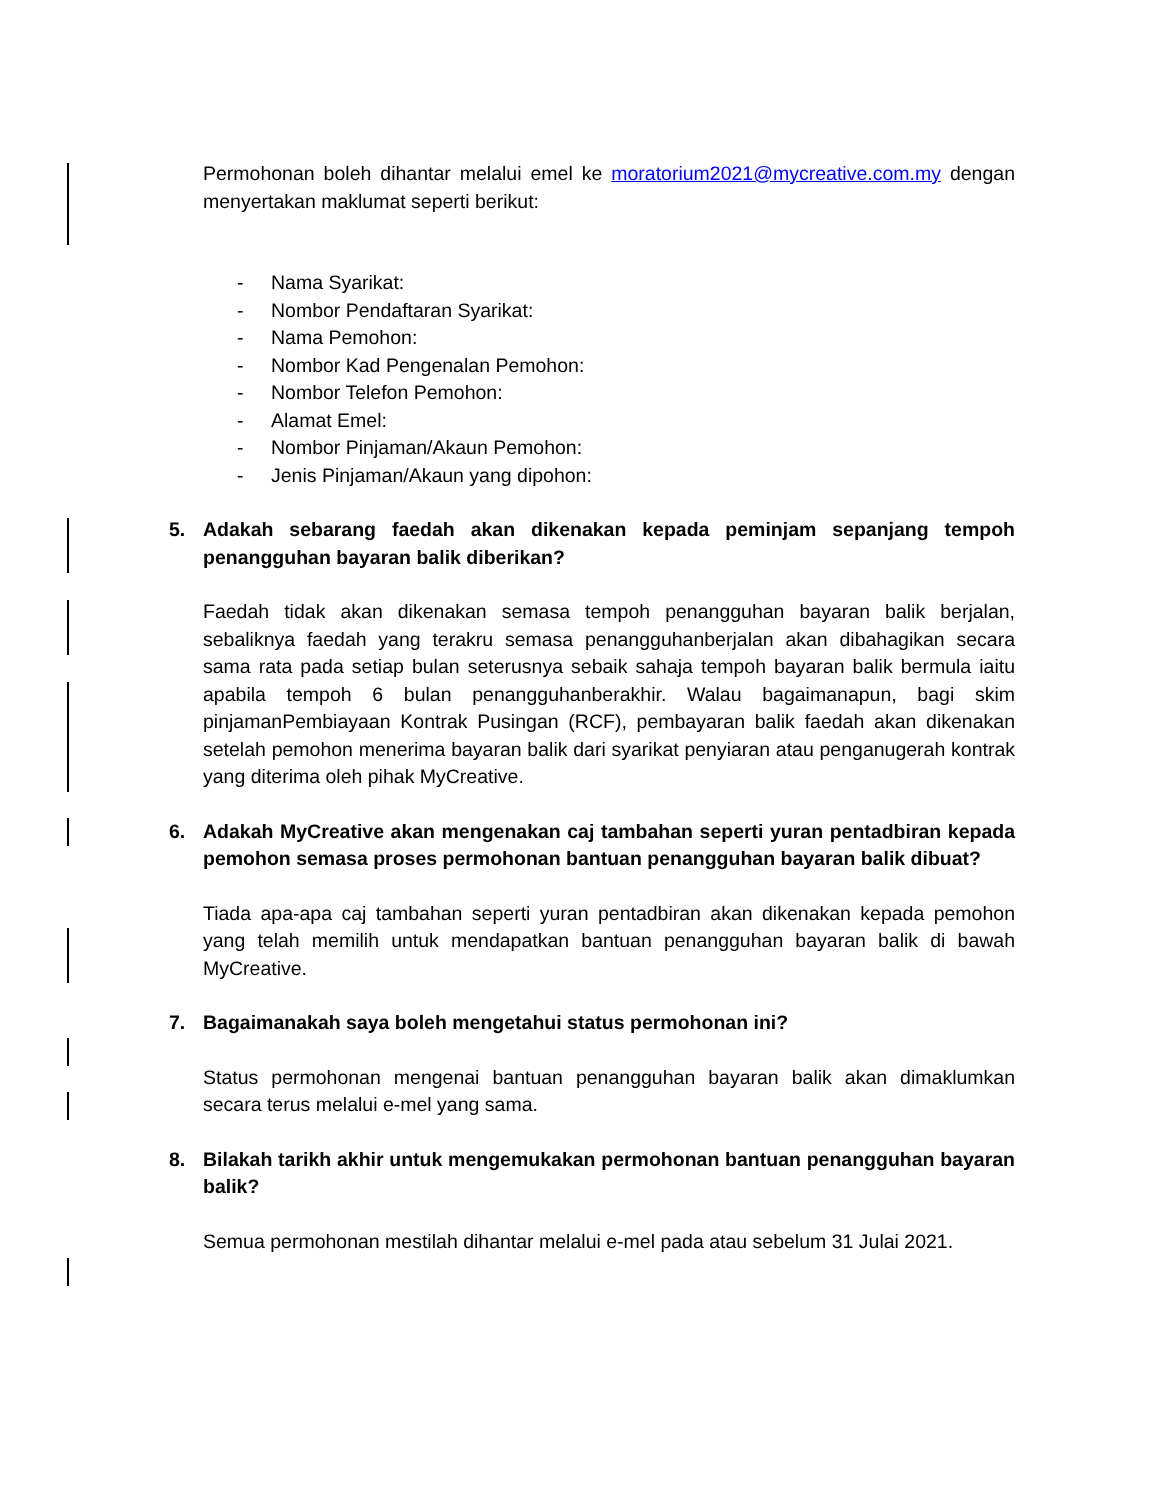Permohonan boleh dihantar melalui emel ke moratorium2021@mycreative.com.my dengan menyertakan maklumat seperti berikut:
- Nama Syarikat:
- Nombor Pendaftaran Syarikat:
- Nama Pemohon:
- Nombor Kad Pengenalan Pemohon:
- Nombor Telefon Pemohon:
- Alamat Emel:
- Nombor Pinjaman/Akaun Pemohon:
- Jenis Pinjaman/Akaun yang dipohon:
5. Adakah sebarang faedah akan dikenakan kepada peminjam sepanjang tempoh penangguhan bayaran balik diberikan?
Faedah tidak akan dikenakan semasa tempoh penangguhan bayaran balik berjalan, sebaliknya faedah yang terakru semasa penangguhanberjalan akan dibahagikan secara sama rata pada setiap bulan seterusnya sebaik sahaja tempoh bayaran balik bermula iaitu apabila tempoh 6 bulan penangguhanberakhir. Walau bagaimanapun, bagi skim pinjamanPembiayaan Kontrak Pusingan (RCF), pembayaran balik faedah akan dikenakan setelah pemohon menerima bayaran balik dari syarikat penyiaran atau penganugerah kontrak yang diterima oleh pihak MyCreative.
6. Adakah MyCreative akan mengenakan caj tambahan seperti yuran pentadbiran kepada pemohon semasa proses permohonan bantuan penangguhan bayaran balik dibuat?
Tiada apa-apa caj tambahan seperti yuran pentadbiran akan dikenakan kepada pemohon yang telah memilih untuk mendapatkan bantuan penangguhan bayaran balik di bawah MyCreative.
7. Bagaimanakah saya boleh mengetahui status permohonan ini?
Status permohonan mengenai bantuan penangguhan bayaran balik akan dimaklumkan secara terus melalui e-mel yang sama.
8. Bilakah tarikh akhir untuk mengemukakan permohonan bantuan penangguhan bayaran balik?
Semua permohonan mestilah dihantar melalui e-mel pada atau sebelum 31 Julai 2021.